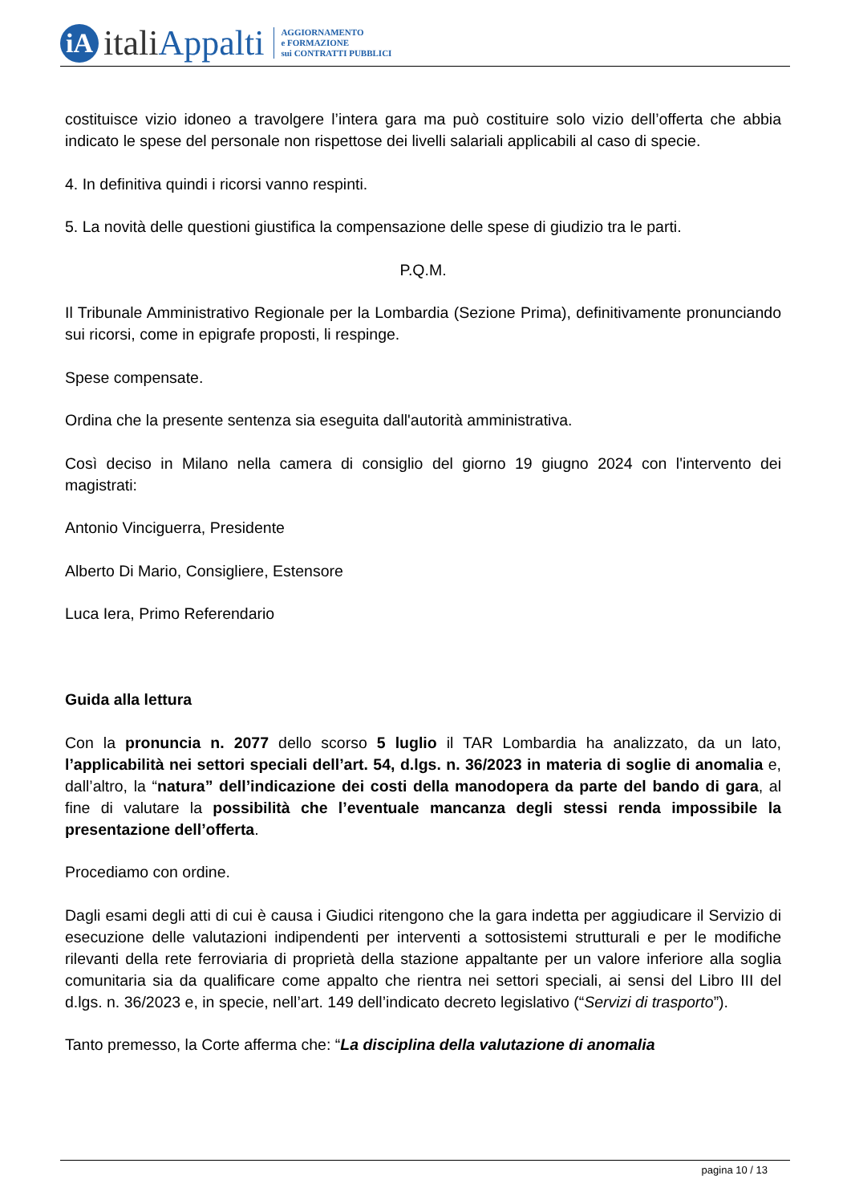iA
italiAppalti
AGGIORNAMENTO
e FORMAZIONE
sui CONTRATTI PUBBLICI
costituisce vizio idoneo a travolgere l’intera gara ma può costituire solo vizio dell’offerta che abbia indicato le spese del personale non rispettose dei livelli salariali applicabili al caso di specie.
4. In definitiva quindi i ricorsi vanno respinti.
5. La novità delle questioni giustifica la compensazione delle spese di giudizio tra le parti.
P.Q.M.
Il Tribunale Amministrativo Regionale per la Lombardia (Sezione Prima), definitivamente pronunciando sui ricorsi, come in epigrafe proposti, li respinge.
Spese compensate.
Ordina che la presente sentenza sia eseguita dall'autorità amministrativa.
Così deciso in Milano nella camera di consiglio del giorno 19 giugno 2024 con l'intervento dei magistrati:
Antonio Vinciguerra, Presidente
Alberto Di Mario, Consigliere, Estensore
Luca Iera, Primo Referendario
Guida alla lettura
Con la pronuncia n. 2077 dello scorso 5 luglio il TAR Lombardia ha analizzato, da un lato, l’applicabilità nei settori speciali dell’art. 54, d.lgs. n. 36/2023 in materia di soglie di anomalia e, dall’altro, la “natura” dell’indicazione dei costi della manodopera da parte del bando di gara, al fine di valutare la possibilità che l’eventuale mancanza degli stessi renda impossibile la presentazione dell’offerta.
Procediamo con ordine.
Dagli esami degli atti di cui è causa i Giudici ritengono che la gara indetta per aggiudicare il Servizio di esecuzione delle valutazioni indipendenti per interventi a sottosistemi strutturali e per le modifiche rilevanti della rete ferroviaria di proprietà della stazione appaltante per un valore inferiore alla soglia comunitaria sia da qualificare come appalto che rientra nei settori speciali, ai sensi del Libro III del d.lgs. n. 36/2023 e, in specie, nell’art. 149 dell’indicato decreto legislativo (“Servizi di trasporto”).
Tanto premesso, la Corte afferma che: “La disciplina della valutazione di anomalia
pagina 10 / 13